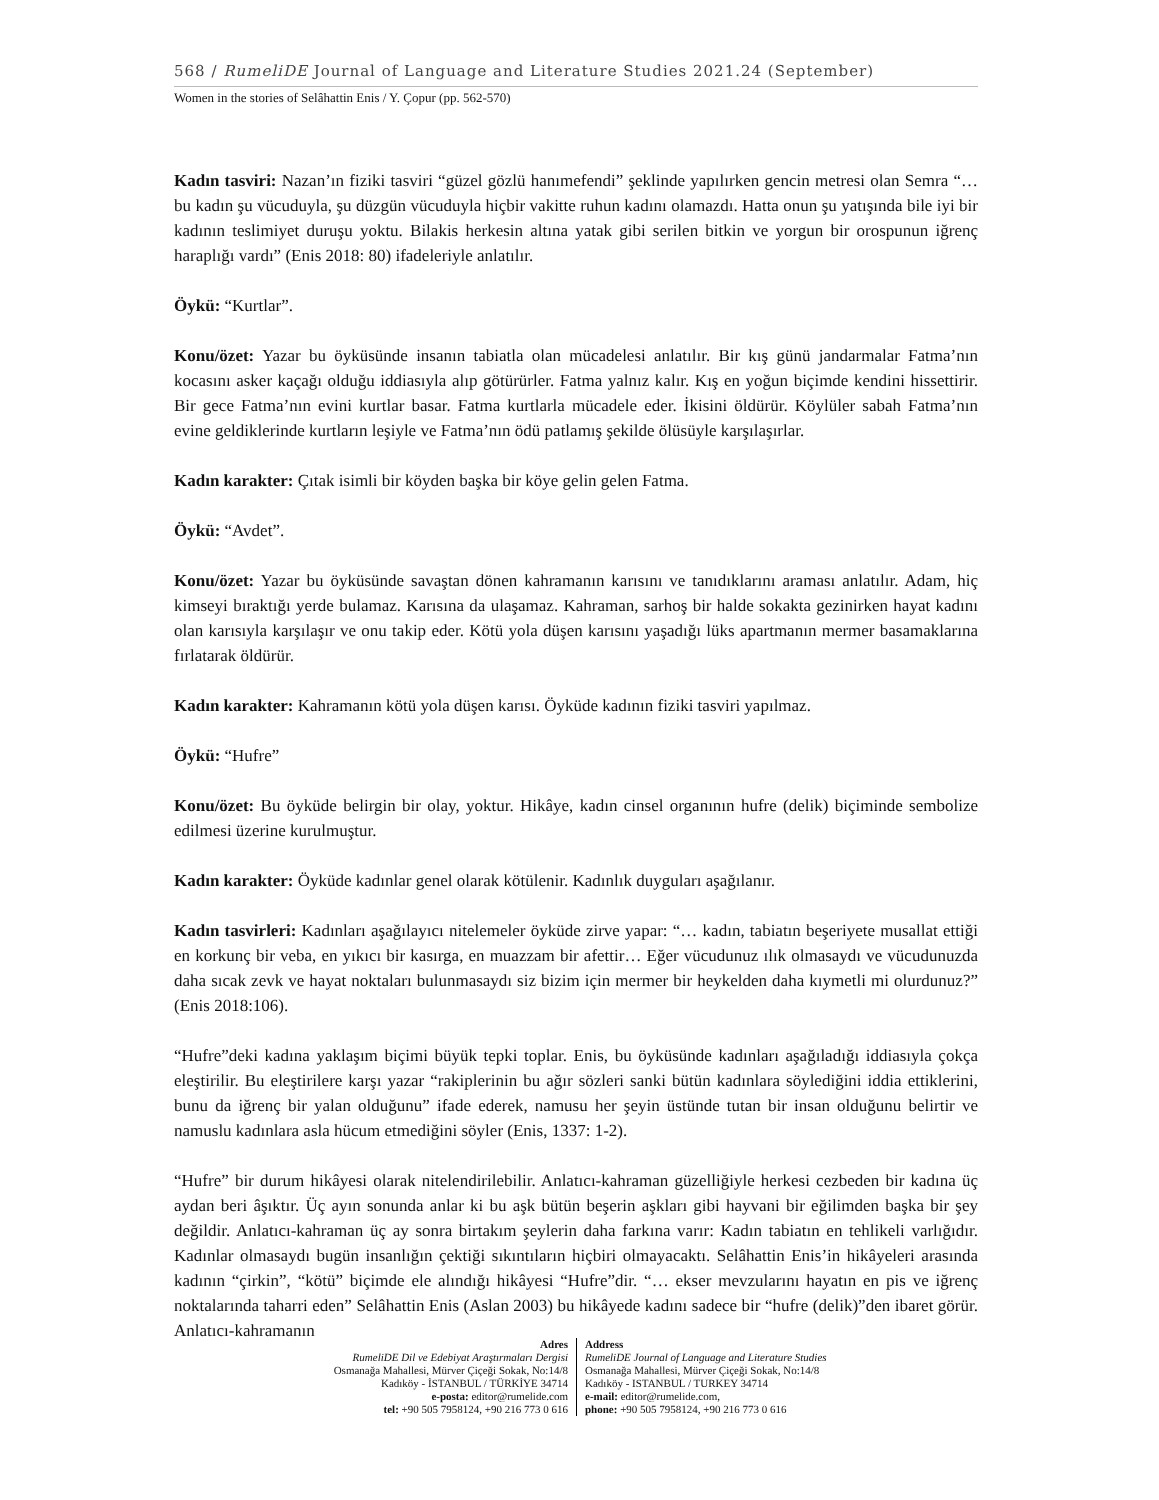568 / RumeliDE Journal of Language and Literature Studies 2021.24 (September)
Women in the stories of Selâhattin Enis / Y. Çopur (pp. 562-570)
Kadın tasviri: Nazan’ın fiziki tasviri “güzel gözlü hanımefendi” şeklinde yapılırken gencin metresi olan Semra “…bu kadın şu vücuduyla, şu düzgün vücuduyla hiçbir vakitte ruhun kadını olamazdı. Hatta onun şu yatışında bile iyi bir kadının teslimiyet duruşu yoktu. Bilakis herkesin altına yatak gibi serilen bitkin ve yorgun bir orospunun iğrenç haraplığı vardı” (Enis 2018: 80) ifadeleriyle anlatılır.
Öykü: “Kurtlar”.
Konu/özet: Yazar bu öyküsünde insanın tabiatla olan mücadelesi anlatılır. Bir kış günü jandarmalar Fatma’nın kocasını asker kaçağı olduğu iddiasıyla alıp götürürler. Fatma yalnız kalır. Kış en yoğun biçimde kendini hissettirir. Bir gece Fatma’nın evini kurtlar basar. Fatma kurtlarla mücadele eder. İkisini öldürür. Köylüler sabah Fatma’nın evine geldiklerinde kurtların leşiyle ve Fatma’nın ödü patlamış şekilde ölüsüyle karşılaşırlar.
Kadın karakter: Çıtak isimli bir köyden başka bir köye gelin gelen Fatma.
Öykü: “Avdet”.
Konu/özet: Yazar bu öyküsünde savaştan dönen kahramanın karısını ve tanıdıklarını araması anlatılır. Adam, hiç kimseyi bıraktığı yerde bulamaz. Karısına da ulaşamaz. Kahraman, sarhoş bir halde sokakta gezinirken hayat kadını olan karısıyla karşılaşır ve onu takip eder. Kötü yola düşen karısını yaşadığı lüks apartmanın mermer basamaklarına fırlatarak öldürür.
Kadın karakter: Kahramanın kötü yola düşen karısı. Öyküde kadının fiziki tasviri yapılmaz.
Öykü: “Hufre”
Konu/özet: Bu öyküde belirgin bir olay, yoktur. Hikâye, kadın cinsel organının hufre (delik) biçiminde sembolize edilmesi üzerine kurulmuştur.
Kadın karakter: Öyküde kadınlar genel olarak kötülenir. Kadınlık duyguları aşağılanır.
Kadın tasvirleri: Kadınları aşağılayıcı nitelemeler öyküde zirve yapar: “… kadın, tabiatın beşeriyete musallat ettiği en korkunç bir veba, en yıkıcı bir kasırga, en muazzam bir afettir… Eğer vücudunuz ılık olmasaydı ve vücudunuzda daha sıcak zevk ve hayat noktaları bulunmasaydı siz bizim için mermer bir heykelden daha kıymetli mi olurdunuz?” (Enis 2018:106).
“Hufre”deki kadına yaklaşım biçimi büyük tepki toplar. Enis, bu öyküsünde kadınları aşağıladığı iddiasıyla çokça eleştirilir. Bu eleştirilere karşı yazar “rakiplerinin bu ağır sözleri sanki bütün kadınlara söylediğini iddia ettiklerini, bunu da iğrenç bir yalan olduğunu” ifade ederek, namusu her şeyin üstünde tutan bir insan olduğunu belirtir ve namuslu kadınlara asla hücum etmediğini söyler (Enis, 1337: 1-2).
“Hufre” bir durum hikâyesi olarak nitelendirilebilir. Anlatıcı-kahraman güzelliğiyle herkesi cezbeden bir kadına üç aydan beri âşıktır. Üç ayın sonunda anlar ki bu aşk bütün beşerin aşkları gibi hayvani bir eğilimden başka bir şey değildir. Anlatıcı-kahraman üç ay sonra birtakım şeylerin daha farkına varır: Kadın tabiatın en tehlikeli varlığıdır. Kadınlar olmasaydı bugün insanlığın çektiği sıkıntıların hiçbiri olmayacaktı. Selâhattin Enis’in hikâyeleri arasında kadının “çirkin”, “kötü” biçimde ele alındığı hikâyesi “Hufre”dir. “… ekser mevzularını hayatın en pis ve iğrenç noktalarında taharri eden” Selâhattin Enis (Aslan 2003) bu hikâyede kadını sadece bir “hufre (delik)”den ibaret görür. Anlatıcı-kahramanın
Adres
RumeliDE Dil ve Edebiyat Araştırmaları Dergisi
Osmanağa Mahallesi, Mürver Çiçeği Sokak, No:14/8
Kadıköy - İSTANBUL / TÜRKİYE 34714
e-posta: editor@rumelide.com
tel: +90 505 7958124, +90 216 773 0 616
Address
RumeliDE Journal of Language and Literature Studies
Osmanağa Mahallesi, Mürver Çiçeği Sokak, No:14/8
Kadıköy - ISTANBUL / TURKEY 34714
e-mail: editor@rumelide.com,
phone: +90 505 7958124, +90 216 773 0 616